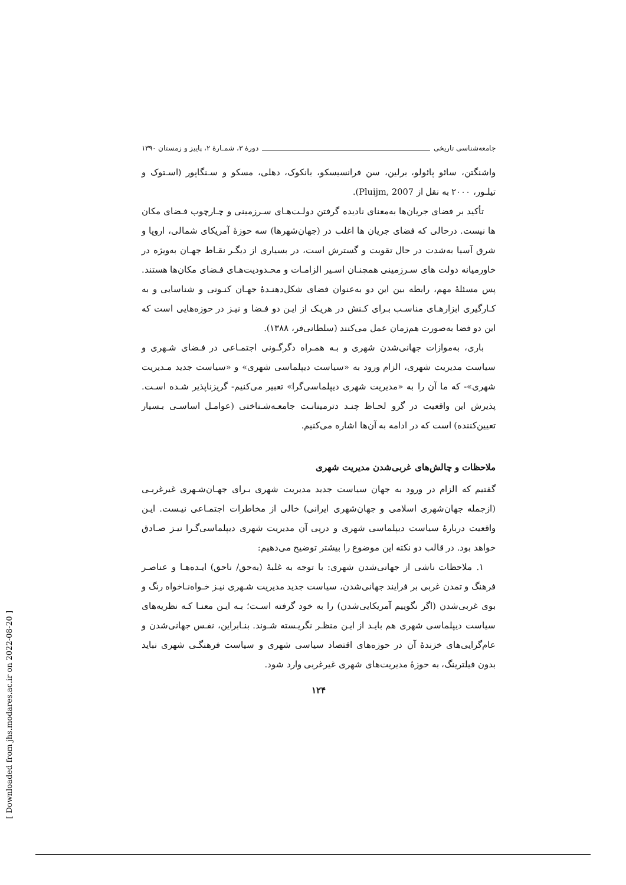جامعه‌شناسی تاریخی دورهٔ ۳، شمـارهٔ ۲، پاییز و زمستان ۱۳۹۰
واشنگتن، سائو پائولو، برلین، سن فرانسیسکو، بانکوک، دهلی، مسکو و سـنگاپور (اسـتوک و تیلـور، ۲۰۰۰ به نقل از Pluijm, 2007).
تأکید بر فضای جریان‌ها به‌معنای نادیده گرفتن دولـت‌هـای سـرزمینی و چـارچوب فـضای مکان ها نیست. درحالی که فضای جریان ها اغلب در (جهان‌شهرها) سه حوزهٔ آمریکای شمالی، اروپا و شرق آسیا به‌شدت در حال تقویت و گسترش است، در بسیاری از دیگـر نقـاط جهـان به‌ویژه در خاورمیانه دولت های سـرزمینی همچنـان اسـیر الزامـات و محـدودیت‌هـای فـضای مکان‌ها هستند. پس مسئلهٔ مهم، رابطه بین این دو به‌عنوان فضای شکل‌دهنـدهٔ جهـان کنـونی و شناسایی و به کـارگیری ابزارهـای مناسـب بـرای کـنش در هریـک از ایـن دو فـضا و نیـز در حوزه‌هایی است که این دو فضا به‌صورت هم‌زمان عمل می‌کنند (سلطانی‌فر، ۱۳۸۸).
باری، به‌موازات جهانی‌شدن شهری و بـه همـراه دگرگـونی اجتمـاعی در فـضای شـهری و سیاست مدیریت شهری، الزام ورود به «سیاست دیپلماسی شهری» و «سیاست جدید مـدیریت شهری»- که ما آن را به «مدیریت شهری دیپلماسی‌گرا» تعبیر می‌کنیم- گریزناپذیر شـده اسـت. پذیرش این واقعیت در گرو لحـاظ چنـد دترمینانـت جامعـه‌شـناختی (عوامـل اساسـی بـسیار تعیین‌کننده) است که در ادامه به آن‌ها اشاره می‌کنیم.
ملاحظات و چالش‌های غربی‌شدن مدیریت شهری
گفتیم که الزام در ورود به جهان سیاست جدید مدیریت شهری بـرای جهـان‌شـهری غیرغربـی (ازجمله جهان‌شهری اسلامی و جهان‌شهری ایرانی) خالی از مخاطرات اجتمـاعی نیـست. ایـن واقعیت دربارهٔ سیاست دیپلماسی شهری و درپی آن مدیریت شهری دیپلماسی‌گـرا نیـز صـادق خواهد بود. در قالب دو نکته این موضوع را بیشتر توضیح می‌دهیم:
۱. ملاحظات ناشی از جهانی‌شدن شهری: با توجه به غلبهٔ (به‌حق/ ناحق) ایـده‌هـا و عناصـر فرهنگ و تمدن غربی بر فرایند جهانی‌شدن، سیاست جدید مدیریت شـهری نیـز خـواه‌نـاخواه رنگ و بوی غربی‌شدن (اگر نگوییم آمریکایی‌شدن) را به خود گرفته اسـت؛ بـه ایـن معنـا کـه نظریه‌های سیاست دیپلماسی شهری هم بایـد از ایـن منظـر نگریـسته شـوند. بنـابراین، نفـس جهانی‌شدن و عام‌گرایی‌های خزندهٔ آن در حوزه‌های اقتصاد سیاسی شهری و سیاست فرهنگـی شهری نباید بدون فیلترینگ، به حوزهٔ مدیریت‌های شهری غیرغربی وارد شود.
۱۲۴
[ Downloaded from jhs.modares.ac.ir on 2022-08-20 ]